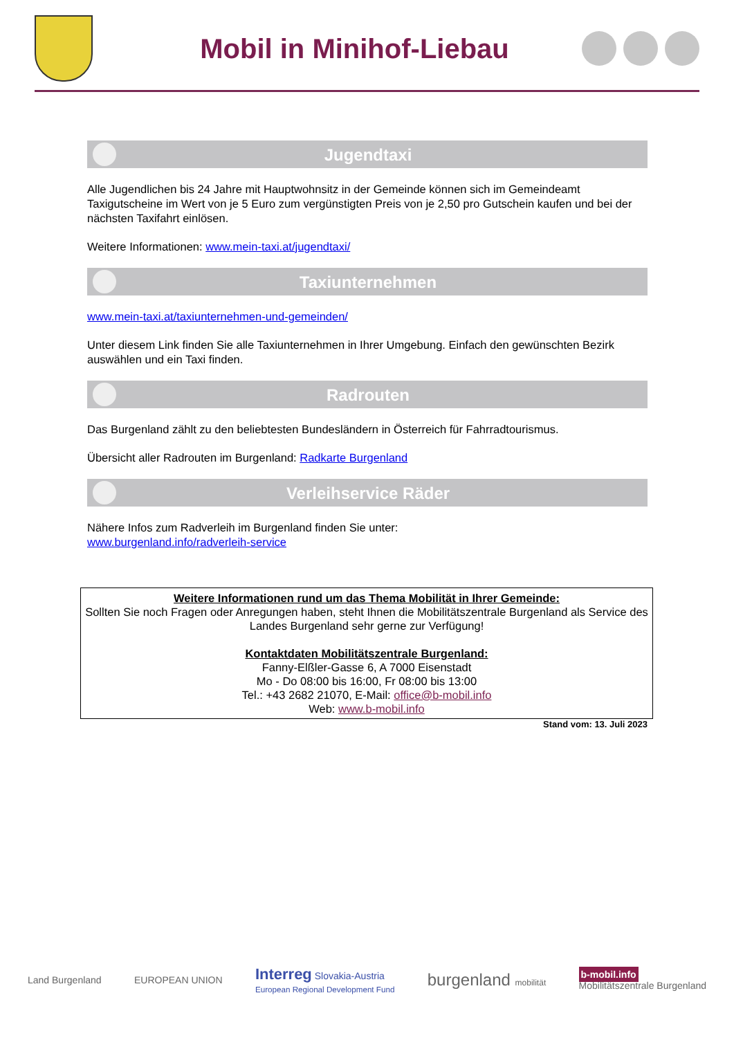Mobil in Minihof-Liebau
Jugendtaxi
Alle Jugendlichen bis 24 Jahre mit Hauptwohnsitz in der Gemeinde können sich im Gemeindeamt Taxigutscheine im Wert von je 5 Euro zum vergünstigten Preis von je 2,50 pro Gutschein kaufen und bei der nächsten Taxifahrt einlösen.
Weitere Informationen: www.mein-taxi.at/jugendtaxi/
Taxiunternehmen
www.mein-taxi.at/taxiunternehmen-und-gemeinden/
Unter diesem Link finden Sie alle Taxiunternehmen in Ihrer Umgebung. Einfach den gewünschten Bezirk auswählen und ein Taxi finden.
Radrouten
Das Burgenland zählt zu den beliebtesten Bundesländern in Österreich für Fahrradtourismus.
Übersicht aller Radrouten im Burgenland: Radkarte Burgenland
Verleihservice Räder
Nähere Infos zum Radverleih im Burgenland finden Sie unter:
www.burgenland.info/radverleih-service
Weitere Informationen rund um das Thema Mobilität in Ihrer Gemeinde:
Sollten Sie noch Fragen oder Anregungen haben, steht Ihnen die Mobilitätszentrale Burgenland als Service des Landes Burgenland sehr gerne zur Verfügung!
Kontaktdaten Mobilitätszentrale Burgenland:
Fanny-Elßler-Gasse 6, A 7000 Eisenstadt
Mo - Do 08:00 bis 16:00, Fr 08:00 bis 13:00
Tel.: +43 2682 21070, E-Mail: office@b-mobil.info
Web: www.b-mobil.info
Stand vom: 13. Juli 2023
Land Burgenland EUROPEAN UNION Interreg Slovakia-Austria
European Regional Development Fund burgenland mobilität b-mobil.info
Mobilitätszentrale Burgenland